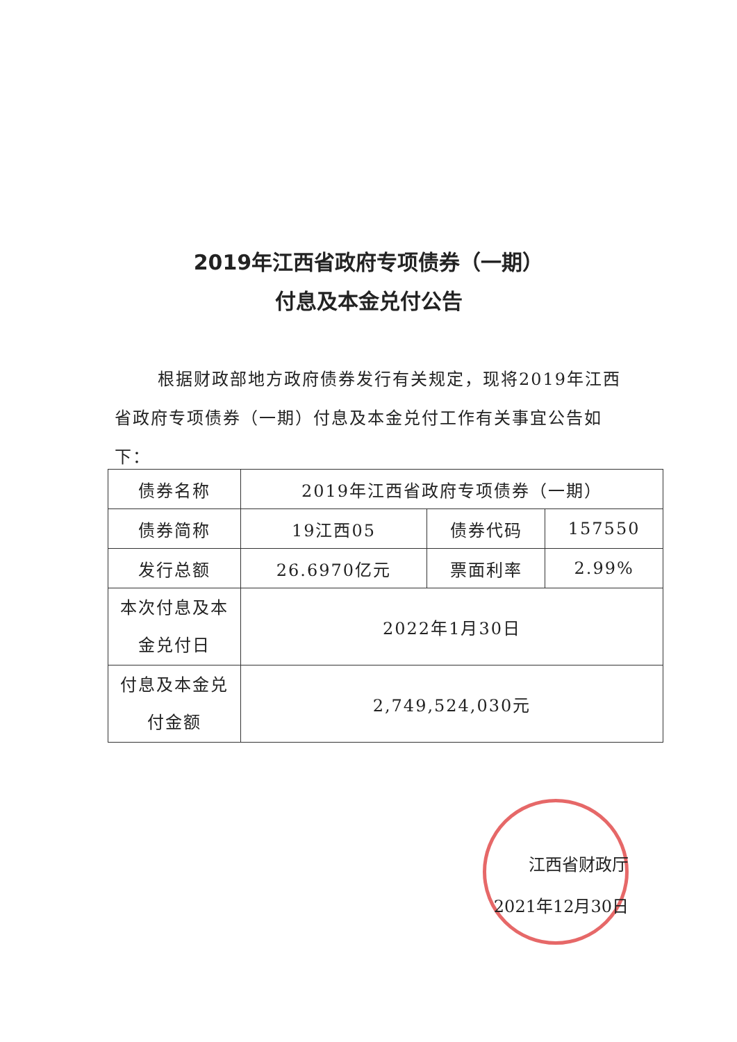2019年江西省政府专项债券（一期）
付息及本金兑付公告
根据财政部地方政府债券发行有关规定，现将2019年江西省政府专项债券（一期）付息及本金兑付工作有关事宜公告如下：
| 债券名称 | 2019年江西省政府专项债券（一期） | | |
| 债券简称 | 19江西05 | 债券代码 | 157550 |
| 发行总额 | 26.6970亿元 | 票面利率 | 2.99% |
| 本次付息及本 金兑付日 | 2022年1月30日 | | |
| 付息及本金兑 付金额 | 2,749,524,030元 | | |
江西省财政厅
2021年12月30日